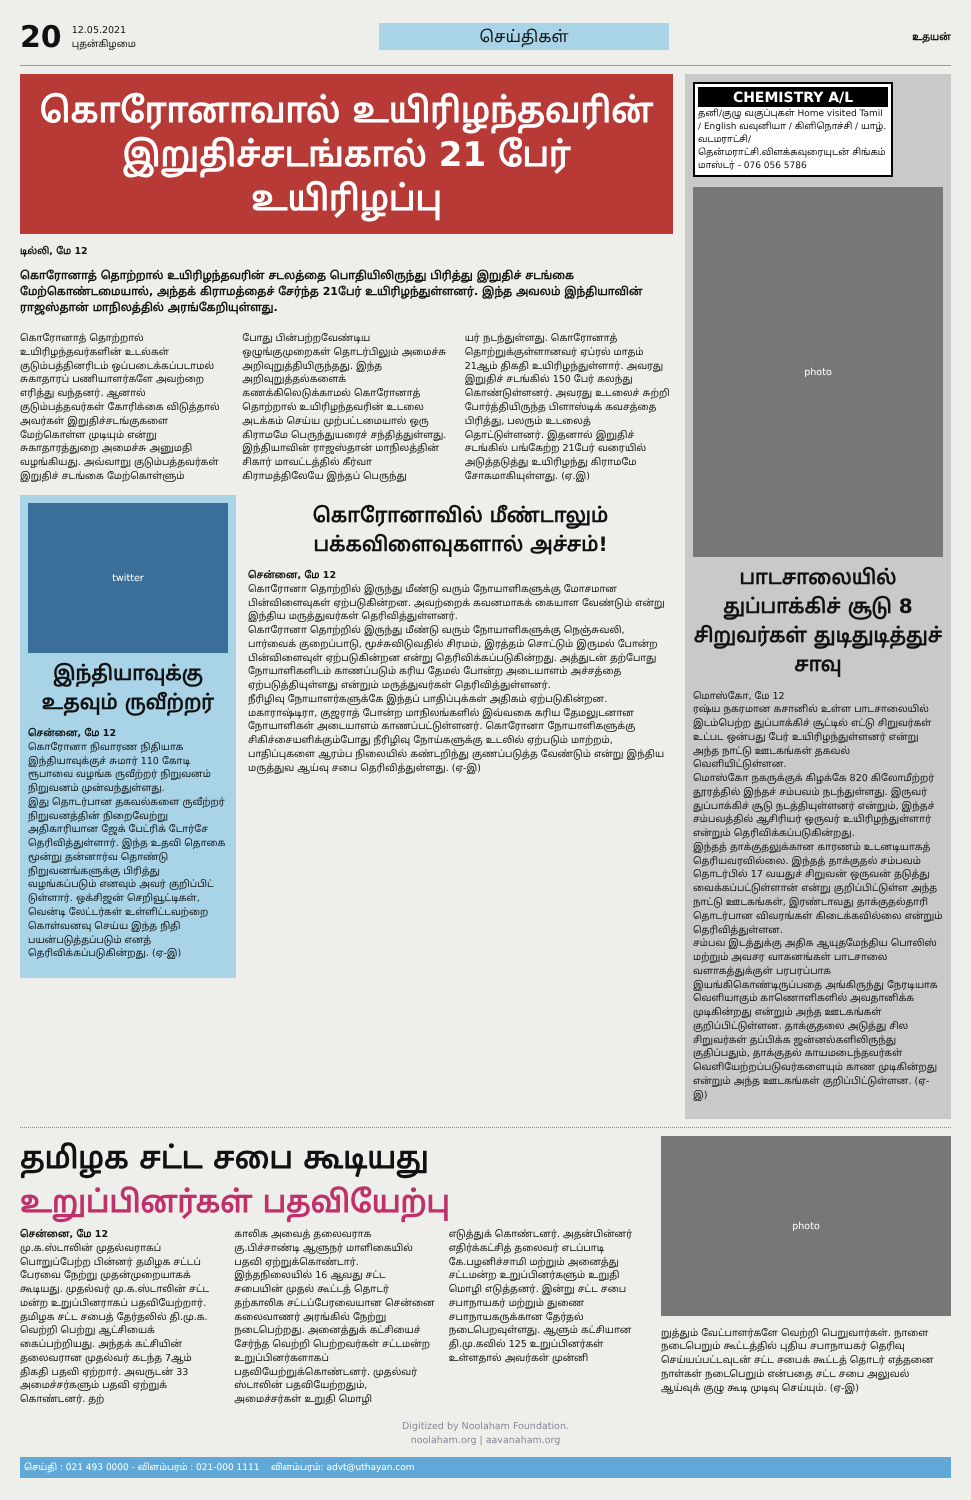20 12.05.2021
புதன்கிழமை
செய்திகள்
உதயன்
கொரோனாவால் உயிரிழந்தவரின்
இறுதிச்சடங்கால் 21 பேர் உயிரிழப்பு
டில்லி, மே 12
கொரோனாத் தொற்றால் உயிரிழந்தவரின் சடலத்தை பொதியிலிருந்து பிரித்து இறுதிச் சடங்கை மேற்கொண்டமையால், அந்தக் கிராமத்தைச் சேர்ந்த 21பேர் உயிரிழந்துள்ளனர். இந்த அவலம் இந்தியாவின் ராஜஸ்தான் மாநிலத்தில் அரங்கேறியுள்ளது.
கொரோனாத் தொற்றால் உயிரிழந்தவர்களின் உடல்கள் குடும்பத்தினரிடம் ஒப்படைக்கப்படாமல் சுகாதாரப் பணியாளர்களே அவற்றை எரித்து வந்தனர். ஆனால் குடும்பத்தவர்கள் கோரிக்கை விடுத்தால் அவர்கள் இறுதிச்சடங்குகளை மேற்கொள்ள முடியும் என்று சுகாதாரத்துறை அமைச்சு அனுமதி வழங்கியது. அவ்வாறு குடும்பத்தவர்கள் இறுதிச் சடங்கை மேற்கொள்ளும்
போது பின்பற்றவேண்டிய ஒழுங்குமுறைகள் தொடர்பிலும் அமைச்சு அறிவுறுத்தியிருந்தது. இந்த அறிவுறுத்தல்களைக் கணக்கிலெடுக்காமல் கொரோனாத் தொற்றால் உயிரிழந்தவரின் உடலை அடக்கம் செய்ய முற்பட்டமையால் ஒரு கிராமமே பெருந்துயரைச் சந்தித்துள்ளது. இந்தியாவின் ராஜஸ்தான் மாநிலத்தின் சிகார் மாவட்டத்தில் கீர்வா கிராமத்திலேயே இந்தப் பெருந்து
யர் நடந்துள்ளது. கொரோனாத் தொற்றுக்குள்ளானவர் ஏப்ரல் மாதம் 21ஆம் திகதி உயிரிழந்துள்ளார். அவரது இறுதிச் சடங்கில் 150 பேர் கலந்து கொண்டுள்ளனர். அவரது உடலைச் சுற்றி போர்த்தியிருந்த பிளாஸ்டிக் கவசத்தை பிரித்து, பலரும் உடலைத் தொட்டுள்ளனர். இதனால் இறுதிச் சடங்கில் பங்கேற்ற 21பேர் வரையில் அடுத்தடுத்து உயிரிழந்து கிராமமே சோகமாகியுள்ளது. (ஏ.இ)
twitter
இந்தியாவுக்கு உதவும் ருவீற்றர்
சென்னை, மே 12
கொரோனா நிவாரண நிதியாக இந்தியாவுக்குச் சுமார் 110 கோடி ரூபாவை வழங்க ருவீற்றர் நிறுவனம் நிறுவனம் முன்வந்துள்ளது.
இது தொடர்பான தகவல்களை ருவீற்றர் நிறுவனத்தின் நிறைவேற்று அதிகாரியான ஜேக் பேட்ரிக் டோர்சே தெரிவித்துள்ளார். இந்த உதவி தொகை மூன்று தன்னார்வ தொண்டு நிறுவனங்களுக்கு பிரித்து வழங்கப்படும் எனவும் அவர் குறிப்பிட் டுள்ளார். ஒக்சிஜன் செறிவூட்டிகள், வென்டி லேட்டர்கள் உள்ளிட்டவற்றை கொள்வனவு செய்ய இந்த நிதி பயன்படுத்தப்படும் எனத் தெரிவிக்கப்படுகின்றது. (ஏ-இ)
கொரோனாவில் மீண்டாலும் பக்கவிளைவுகளால் அச்சம்!
சென்னை, மே 12
கொரோனா தொற்றில் இருந்து மீண்டு வரும் நோயாளிகளுக்கு மோசமான பின்விளைவுகள் ஏற்படுகின்றன. அவற்றைக் கவனமாகக் கையாள வேண்டும் என்று இந்திய மருத்துவர்கள் தெரிவித்துள்ளனர்.
கொரோனா தொற்றில் இருந்து மீண்டு வரும் நோயாளிகளுக்கு நெஞ்சுவலி, பார்வைக் குறைப்பாடு, மூச்சுவிடுவதில் சிரமம், இரத்தம் சொட்டும் இருமல் போன்ற பின்விளைவுள் ஏற்படுகின்றன என்று தெரிவிக்கப்படுகின்றது. அத்துடன் தற்போது நோயாளிகளிடம் காணப்படும் கரிய தேமல் போன்ற அடையாளம் அச்சத்தை ஏற்படுத்தியுள்ளது என்றும் மருத்துவர்கள் தெரிவித்துள்ளனர்.
நீரிழிவு நோயாளர்களுக்கே இந்தப் பாதிப்புக்கள் அதிகம் ஏற்படுகின்றன.
மகாராஷ்டிரா, குஜராத் போன்ற மாநிலங்களில் இவ்வகை கரிய தேமலுடனான நோயாளிகள் அடையாளம் காணப்பட்டுள்ளனர். கொரோனா நோயாளிகளுக்கு சிகிச்சையளிக்கும்போது நீரிழிவு நோய்களுக்கு உடலில் ஏற்படும் மாற்றம், பாதிப்புகளை ஆரம்ப நிலையில் கண்டறிந்து குணப்படுத்த வேண்டும் என்று இந்திய மருத்துவ ஆய்வு சபை தெரிவித்துள்ளது. (ஏ-இ)
CHEMISTRY A/L
தனி/குழு வகுப்புகள் Home visited Tamil / English வவுனியா / கிளிநொச்சி / யாழ். வடமராட்சி/ தென்மராட்சி.விளக்கவுரையுடன் சிங்கம் மாஸ்டர் - 076 056 5786
photo
பாடசாலையில் துப்பாக்கிச் சூடு 8 சிறுவர்கள் துடிதுடித்துச் சாவு
மொஸ்கோ, மே 12
ரஷ்ய நகரமான கசானில் உள்ள பாடசாலையில் இடம்பெற்ற துப்பாக்கிச் சூட்டில் எட்டு சிறுவர்கள் உட்பட ஒன்பது பேர் உயிரிழந்துள்ளனர் என்று அந்த நாட்டு ஊடகங்கள் தகவல் வெளியிட்டுள்ளன.
மொஸ்கோ நகருக்குக் கிழக்கே 820 கிலோமீற்றர் தூரத்தில் இந்தச் சம்பவம் நடந்துள்ளது. இருவர் துப்பாக்கிச் சூடு நடத்தியுள்ளனர் என்றும், இந்தச் சம்பவத்தில் ஆசிரியர் ஒருவர் உயிரிழந்துள்ளார் என்றும் தெரிவிக்கப்படுகின்றது.
இந்தத் தாக்குதலுக்கான காரணம் உடனடியாகத் தெரியவரவில்லை. இந்தத் தாக்குதல் சம்பவம் தொடர்பில் 17 வயதுச் சிறுவன் ஒருவன் தடுத்து வைக்கப்பட்டுள்ளான் என்று குறிப்பிட்டுள்ள அந்த நாட்டு ஊடகங்கள், இரண்டாவது தாக்குதல்தாரி தொடர்பான விவரங்கள் கிடைக்கவில்லை என்றும் தெரிவித்துள்ளன.
சம்பவ இடத்துக்கு அதிக ஆயுதமேந்திய பொலிஸ் மற்றும் அவசர வாகனங்கள் பாடசாலை வளாகத்துக்குள் பரபரப்பாக இயங்கிகொண்டிருப்பதை அங்கிருந்து நேரடியாக வெளியாகும் காணொளிகளில் அவதானிக்க முடிகின்றது என்றும் அந்த ஊடகங்கள் குறிப்பிட்டுள்ளன. தாக்குதலை அடுத்து சில சிறுவர்கள் தப்பிக்க ஜன்னல்களிலிருந்து குதிப்பதும், தாக்குதல் காயமடைந்தவர்கள் வெளியேற்றப்படுவர்களையும் காண முடிகின்றது என்றும் அந்த ஊடகங்கள் குறிப்பிட்டுள்ளன. (ஏ-இ)
தமிழக சட்ட சபை கூடியது
உறுப்பினர்கள் பதவியேற்பு
சென்னை, மே 12
மு.க.ஸ்டாலின் முதல்வராகப் பொறுப்பேற்ற பின்னர் தமிழக சட்டப் பேரவை நேற்று முதன்முறையாகக் கூடியது. முதல்வர் மு.க.ஸ்டாலின் சட்ட மன்ற உறுப்பினராகப் பதவியேற்றார். தமிழக சட்ட சபைத் தேர்தலில் தி.மு.க. வெற்றி பெற்று ஆட்சியைக் கைப்பற்றியது. அந்தக் கட்சியின் தலைவரான முதல்வர் கடந்த 7ஆம் திகதி பதவி ஏற்றார். அவருடன் 33 அமைச்சர்களும் பதவி ஏற்றுக் கொண்டனர். தற்
காலிக அவைத் தலைவராக கு.பிச்சாண்டி ஆளுநர் மாளிகையில் பதவி ஏற்றுக்கொண்டார். இந்தநிலையில் 16 ஆவது சட்ட சபையின் முதல் கூட்டத் தொடர் தற்காலிக சட்டப்பேரவையான சென்னை கலைவாணர் அரங்கில் நேற்று நடைபெற்றது. அனைத்துக் கட்சியைச் சேர்ந்த வெற்றி பெற்றவர்கள் சட்டமன்ற உறுப்பினர்களாகப் பதவியேற்றுக்கொண்டனர். முதல்வர் ஸ்டாலின் பதவியேற்றதும், அமைச்சர்கள் உறுதி மொழி
எடுத்துக் கொண்டனர். அதன்பின்னர் எதிர்க்கட்சித் தலைவர் எடப்பாடி கே.பழனிச்சாமி மற்றும் அனைத்து சட்டமன்ற உறுப்பினர்களும் உறுதி மொழி எடுத்தனர். இன்று சட்ட சபை சபாநாயகர் மற்றும் துணை சபாநாயகருக்கான தேர்தல் நடைபெறவுள்ளது. ஆளும் கட்சியான தி.மு.கவில் 125 உறுப்பினர்கள் உள்ளதால் அவர்கள் முன்னி
photo
றுத்தும் வேட்பாளர்களே வெற்றி பெறுவார்கள். நாளை நடைபெறும் கூட்டத்தில் புதிய சபாநாயகர் தெரிவு செய்யப்பட்டவுடன் சட்ட சபைக் கூட்டத் தொடர் எத்தனை நாள்கள் நடைபெறும் என்பதை சட்ட சபை அலுவல் ஆய்வுக் குழு கூடி முடிவு செய்யும். (ஏ-இ)
Digitized by Noolaham Foundation.
noolaham.org | aavanaham.org
செய்தி : 021 493 0000 - விளம்பரம் : 021-000 1111 விளம்பரம்: advt@uthayan.com